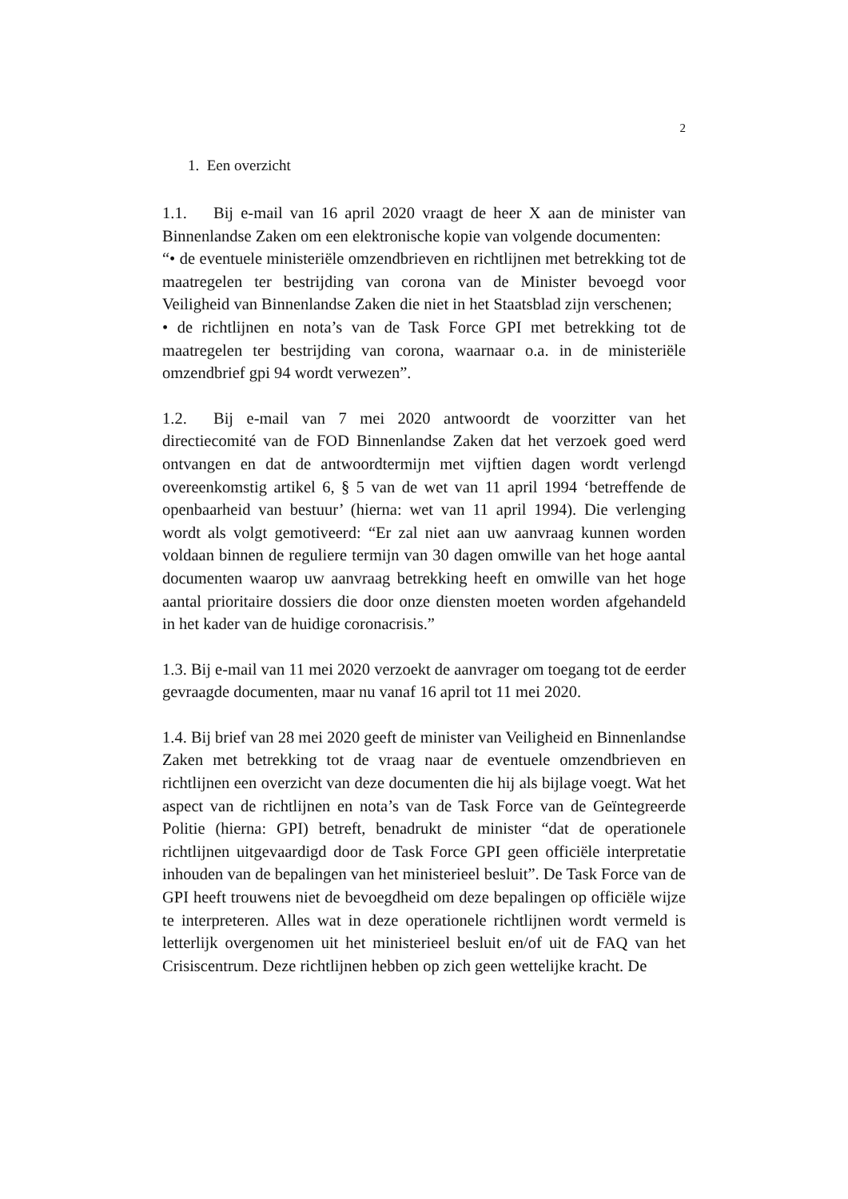2
1. Een overzicht
1.1. Bij e-mail van 16 april 2020 vraagt de heer X aan de minister van Binnenlandse Zaken om een elektronische kopie van volgende documenten:
“• de eventuele ministeriële omzendbrieven en richtlijnen met betrekking tot de maatregelen ter bestrijding van corona van de Minister bevoegd voor Veiligheid van Binnenlandse Zaken die niet in het Staatsblad zijn verschenen;
• de richtlijnen en nota’s van de Task Force GPI met betrekking tot de maatregelen ter bestrijding van corona, waarnaar o.a. in de ministeriële omzendbrief gpi 94 wordt verwezen”.
1.2. Bij e-mail van 7 mei 2020 antwoordt de voorzitter van het directiecomité van de FOD Binnenlandse Zaken dat het verzoek goed werd ontvangen en dat de antwoordtermijn met vijftien dagen wordt verlengd overeenkomstig artikel 6, § 5 van de wet van 11 april 1994 ‘betreffende de openbaarheid van bestuur’ (hierna: wet van 11 april 1994). Die verlenging wordt als volgt gemotiveerd: “Er zal niet aan uw aanvraag kunnen worden voldaan binnen de reguliere termijn van 30 dagen omwille van het hoge aantal documenten waarop uw aanvraag betrekking heeft en omwille van het hoge aantal prioritaire dossiers die door onze diensten moeten worden afgehandeld in het kader van de huidige coronacrisis.”
1.3. Bij e-mail van 11 mei 2020 verzoekt de aanvrager om toegang tot de eerder gevraagde documenten, maar nu vanaf 16 april tot 11 mei 2020.
1.4. Bij brief van 28 mei 2020 geeft de minister van Veiligheid en Binnenlandse Zaken met betrekking tot de vraag naar de eventuele omzendbrieven en richtlijnen een overzicht van deze documenten die hij als bijlage voegt. Wat het aspect van de richtlijnen en nota’s van de Task Force van de Geïntegreerde Politie (hierna: GPI) betreft, benadrukt de minister “dat de operationele richtlijnen uitgevaardigd door de Task Force GPI geen officiële interpretatie inhouden van de bepalingen van het ministerieel besluit”. De Task Force van de GPI heeft trouwens niet de bevoegdheid om deze bepalingen op officiële wijze te interpreteren. Alles wat in deze operationele richtlijnen wordt vermeld is letterlijk overgenomen uit het ministerieel besluit en/of uit de FAQ van het Crisiscentrum. Deze richtlijnen hebben op zich geen wettelijke kracht. De